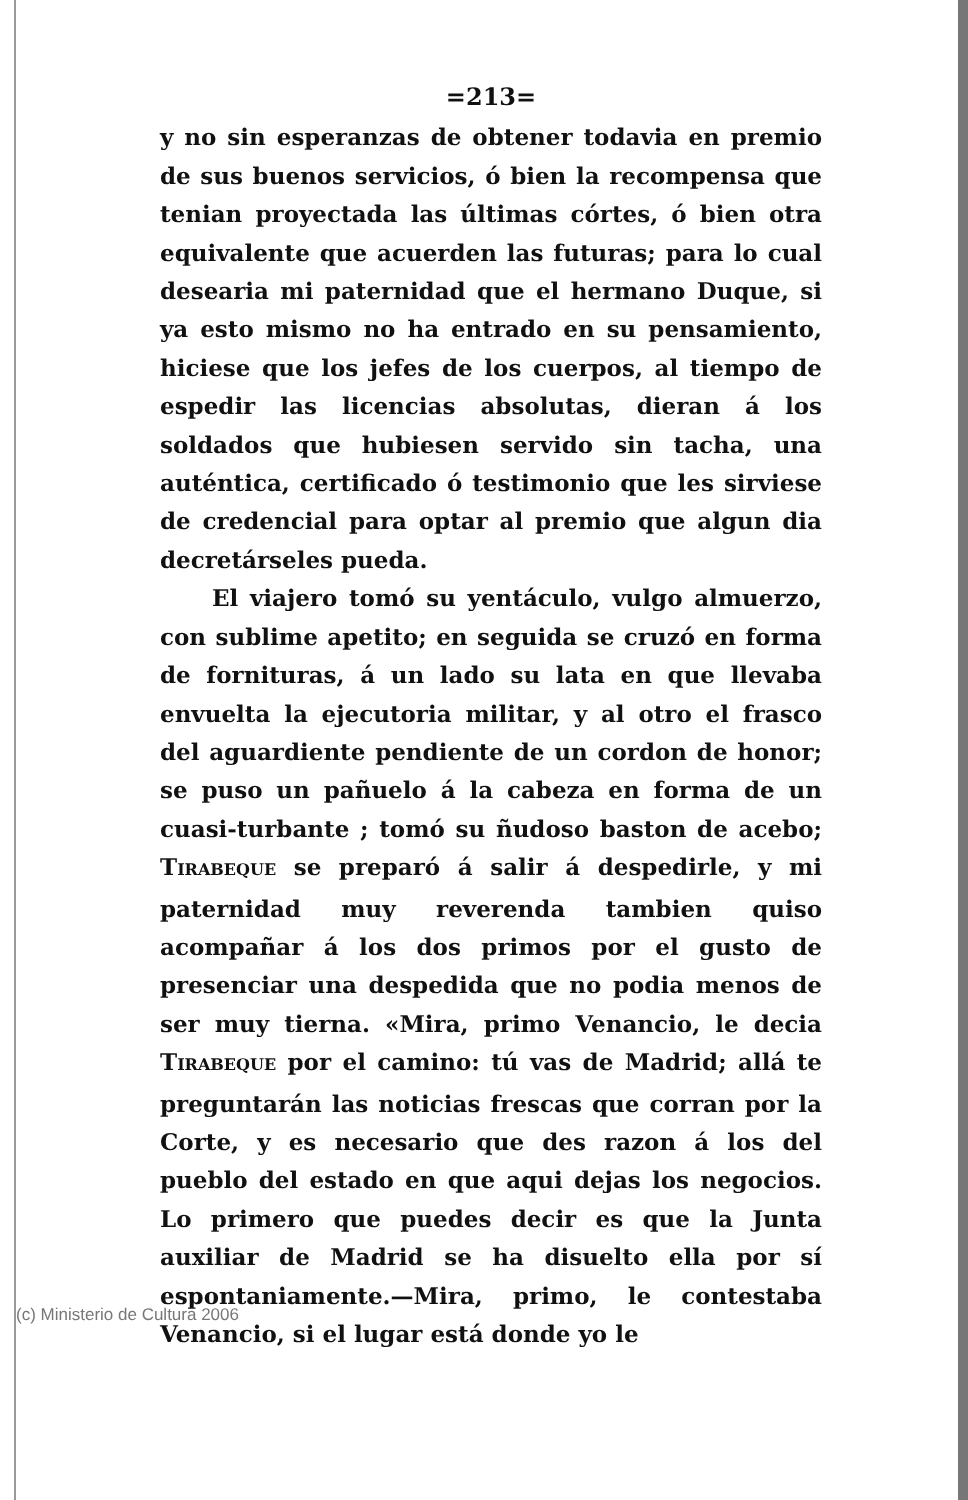=213=
y no sin esperanzas de obtener todavia en premio de sus buenos servicios, ó bien la recompensa que tenian proyectada las últimas córtes, ó bien otra equivalente que acuerden las futuras; para lo cual desearia mi paternidad que el hermano Duque, si ya esto mismo no ha entrado en su pensamiento, hiciese que los jefes de los cuerpos, al tiempo de espedir las licencias absolutas, dieran á los soldados que hubiesen servido sin tacha, una auténtica, certificado ó testimonio que les sirviese de credencial para optar al premio que algun dia decretárseles pueda.
El viajero tomó su yentáculo, vulgo almuerzo, con sublime apetito; en seguida se cruzó en forma de fornituras, á un lado su lata en que llevaba envuelta la ejecutoria militar, y al otro el frasco del aguardiente pendiente de un cordon de honor; se puso un pañuelo á la cabeza en forma de un cuasi-turbante ; tomó su ñudoso baston de acebo; TIRABEQUE se preparó á salir á despedirle, y mi paternidad muy reverenda tambien quiso acompañar á los dos primos por el gusto de presenciar una despedida que no podia menos de ser muy tierna. «Mira, primo Venancio, le decia TIRABEQUE por el camino: tú vas de Madrid; allá te preguntarán las noticias frescas que corran por la Corte, y es necesario que des razon á los del pueblo del estado en que aqui dejas los negocios. Lo primero que puedes decir es que la Junta auxiliar de Madrid se ha disuelto ella por sí espontaniamente.—Mira, primo, le contestaba Venancio, si el lugar está donde yo le
(c) Ministerio de Cultura 2006